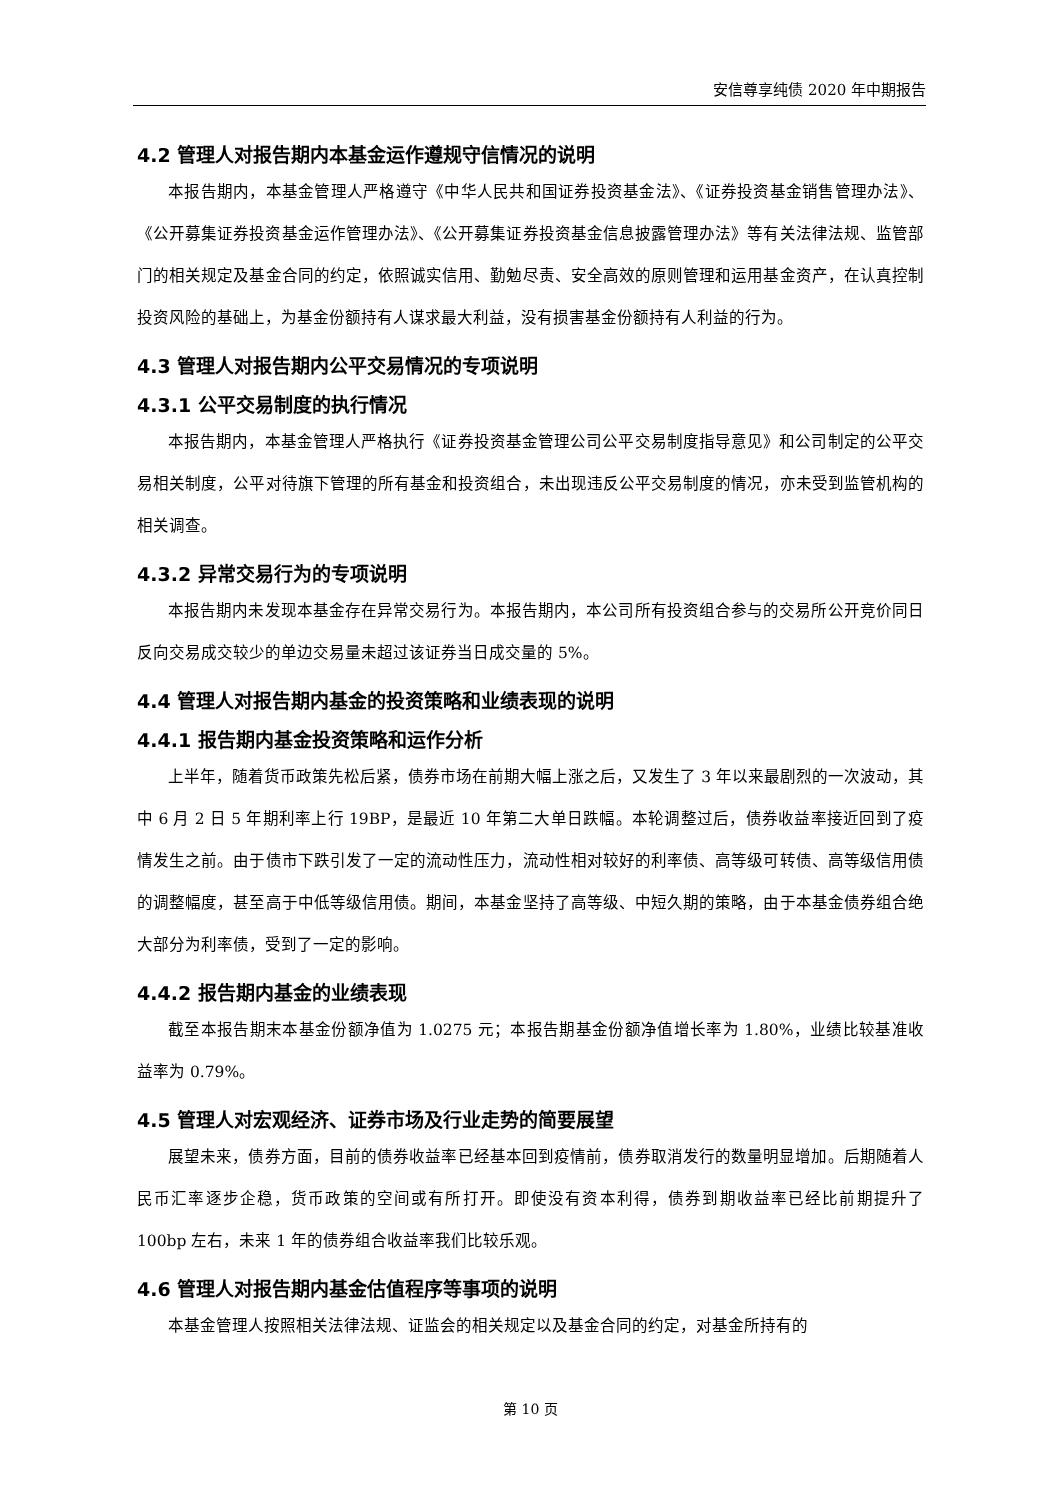安信尊享纯债 2020 年中期报告
4.2 管理人对报告期内本基金运作遵规守信情况的说明
本报告期内，本基金管理人严格遵守《中华人民共和国证券投资基金法》、《证券投资基金销售管理办法》、《公开募集证券投资基金运作管理办法》、《公开募集证券投资基金信息披露管理办法》等有关法律法规、监管部门的相关规定及基金合同的约定，依照诚实信用、勤勉尽责、安全高效的原则管理和运用基金资产，在认真控制投资风险的基础上，为基金份额持有人谋求最大利益，没有损害基金份额持有人利益的行为。
4.3 管理人对报告期内公平交易情况的专项说明
4.3.1 公平交易制度的执行情况
本报告期内，本基金管理人严格执行《证券投资基金管理公司公平交易制度指导意见》和公司制定的公平交易相关制度，公平对待旗下管理的所有基金和投资组合，未出现违反公平交易制度的情况，亦未受到监管机构的相关调查。
4.3.2 异常交易行为的专项说明
本报告期内未发现本基金存在异常交易行为。本报告期内，本公司所有投资组合参与的交易所公开竞价同日反向交易成交较少的单边交易量未超过该证券当日成交量的 5%。
4.4 管理人对报告期内基金的投资策略和业绩表现的说明
4.4.1 报告期内基金投资策略和运作分析
上半年，随着货币政策先松后紧，债券市场在前期大幅上涨之后，又发生了 3 年以来最剧烈的一次波动，其中 6 月 2 日 5 年期利率上行 19BP，是最近 10 年第二大单日跌幅。本轮调整过后，债券收益率接近回到了疫情发生之前。由于债市下跌引发了一定的流动性压力，流动性相对较好的利率债、高等级可转债、高等级信用债的调整幅度，甚至高于中低等级信用债。期间，本基金坚持了高等级、中短久期的策略，由于本基金债券组合绝大部分为利率债，受到了一定的影响。
4.4.2 报告期内基金的业绩表现
截至本报告期末本基金份额净值为 1.0275 元；本报告期基金份额净值增长率为 1.80%，业绩比较基准收益率为 0.79%。
4.5 管理人对宏观经济、证券市场及行业走势的简要展望
展望未来，债券方面，目前的债券收益率已经基本回到疫情前，债券取消发行的数量明显增加。后期随着人民币汇率逐步企稳，货币政策的空间或有所打开。即使没有资本利得，债券到期收益率已经比前期提升了 100bp 左右，未来 1 年的债券组合收益率我们比较乐观。
4.6 管理人对报告期内基金估值程序等事项的说明
本基金管理人按照相关法律法规、证监会的相关规定以及基金合同的约定，对基金所持有的
第 10 页